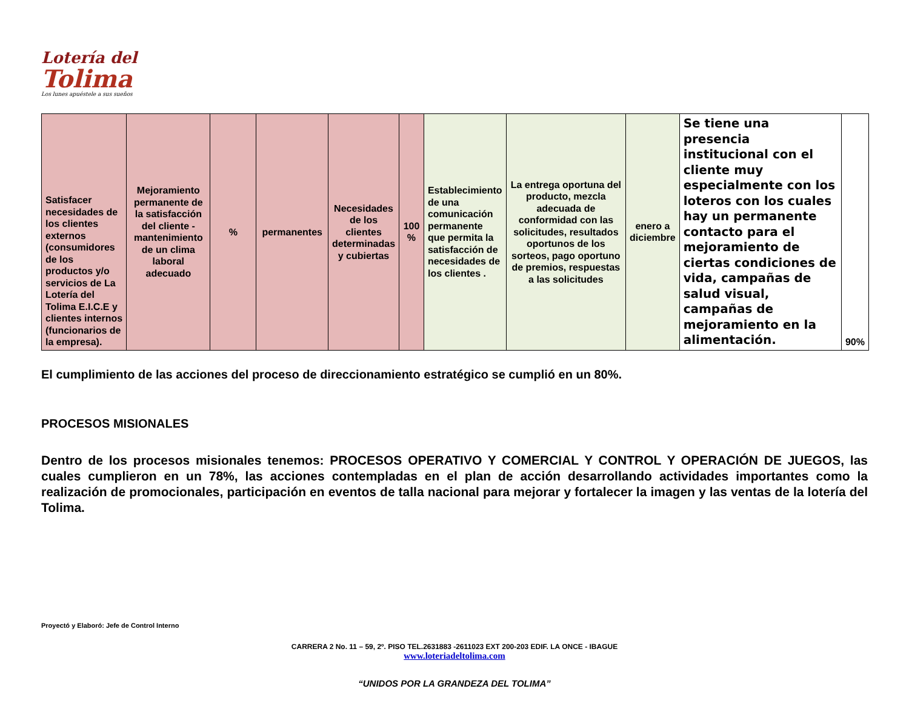Lotería del
Tolima
Los lunes apuéstele a sus sueños
| Satisfacer necesidades de los clientes externos (consumidores de los productos y/o servicios de La Lotería del Tolima E.I.C.E y clientes internos (funcionarios de la empresa). | Mejoramiento permanente de la satisfacción del cliente - mantenimiento de un clima laboral adecuado | % | permanentes | Necesidades de los clientes determinadas y cubiertas | 100 % | Establecimiento de una comunicación permanente que permita la satisfacción de necesidades de los clientes . | La entrega oportuna del producto, mezcla adecuada de conformidad con las solicitudes, resultados oportunos de los sorteos, pago oportuno de premios, respuestas a las solicitudes | enero a diciembre | Se tiene una presencia institucional con el cliente muy especialmente con los loteros con los cuales hay un permanente contacto para el mejoramiento de ciertas condiciones de vida, campañas de salud visual, campañas de mejoramiento en la alimentación. | 90% |
El cumplimiento de las acciones del proceso de direccionamiento estratégico se cumplió en un 80%.
PROCESOS MISIONALES
Dentro de los procesos misionales tenemos: PROCESOS OPERATIVO Y COMERCIAL Y CONTROL Y OPERACIÓN DE JUEGOS, las cuales cumplieron en un 78%, las acciones contempladas en el plan de acción desarrollando actividades importantes como la realización de promocionales, participación en eventos de talla nacional para mejorar y fortalecer la imagen y las ventas de la lotería del Tolima.
Proyectó y Elaboró: Jefe de Control Interno
CARRERA 2 No. 11 – 59, 2º. PISO TEL.2631883 -2611023 EXT 200-203 EDIF. LA ONCE - IBAGUE
www.loteriadeltolima.com
“UNIDOS POR LA GRANDEZA DEL TOLIMA”